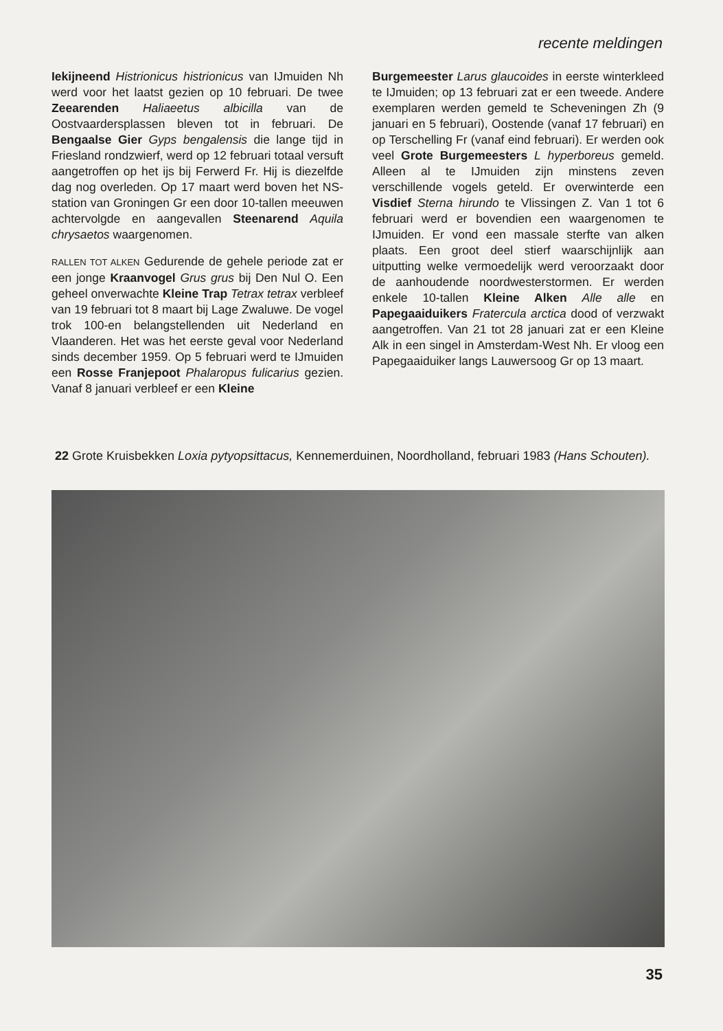recente meldingen
Iekijneend Histrionicus histrionicus van IJmuiden Nh werd voor het laatst gezien op 10 februari. De twee Zeearenden Haliaeetus albicilla van de Oostvaardersplassen bleven tot in februari. De Bengaalse Gier Gyps bengalensis die lange tijd in Friesland rondzwierf, werd op 12 februari totaal versuft aangetroffen op het ijs bij Ferwerd Fr. Hij is diezelfde dag nog overleden. Op 17 maart werd boven het NS-station van Groningen Gr een door 10-tallen meeuwen achtervolgde en aangevallen Steenarend Aquila chrysaetos waargenomen.
RALLEN TOT ALKEN Gedurende de gehele periode zat er een jonge Kraanvogel Grus grus bij Den Nul O. Een geheel onverwachte Kleine Trap Tetrax tetrax verbleef van 19 februari tot 8 maart bij Lage Zwaluwe. De vogel trok 100-en belangstellenden uit Nederland en Vlaanderen. Het was het eerste geval voor Nederland sinds december 1959. Op 5 februari werd te IJmuiden een Rosse Franjepoot Phalaropus fulicarius gezien. Vanaf 8 januari verbleef er een Kleine
Burgemeester Larus glaucoides in eerste winterkleed te IJmuiden; op 13 februari zat er een tweede. Andere exemplaren werden gemeld te Scheveningen Zh (9 januari en 5 februari), Oostende (vanaf 17 februari) en op Terschelling Fr (vanaf eind februari). Er werden ook veel Grote Burgemeesters L hyperboreus gemeld. Alleen al te IJmuiden zijn minstens zeven verschillende vogels geteld. Er overwinterde een Visdief Sterna hirundo te Vlissingen Z. Van 1 tot 6 februari werd er bovendien een waargenomen te IJmuiden. Er vond een massale sterfte van alken plaats. Een groot deel stierf waarschijnlijk aan uitputting welke vermoedelijk werd veroorzaakt door de aanhoudende noordwesterstormen. Er werden enkele 10-tallen Kleine Alken Alle alle en Papegaaiduikers Fratercula arctica dood of verzwakt aangetroffen. Van 21 tot 28 januari zat er een Kleine Alk in een singel in Amsterdam-West Nh. Er vloog een Papegaaiduiker langs Lauwersoog Gr op 13 maart.
22 Grote Kruisbekken Loxia pytyopsittacus, Kennemerduinen, Noordholland, februari 1983 (Hans Schouten).
35